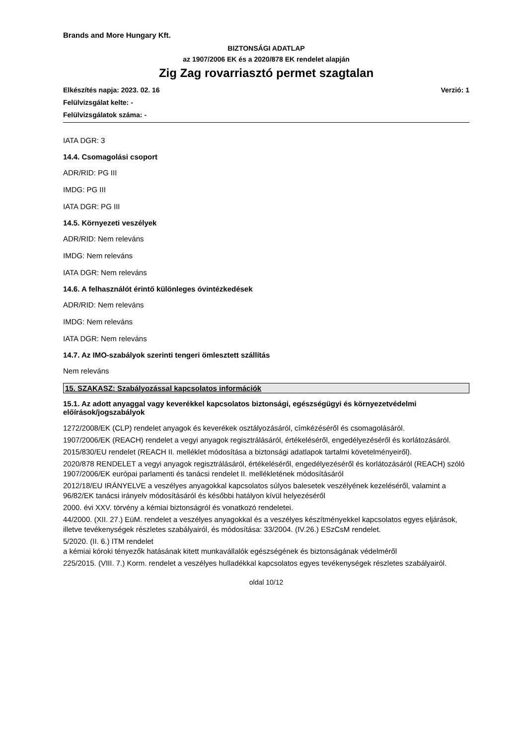Brands and More Hungary Kft.
BIZTONSÁGI ADATLAP
az 1907/2006 EK és a 2020/878 EK rendelet alapján
Zig Zag rovarriasztó permet szagtalan
Verzió: 1 Elkészítés napja: 2023. 02. 16
Felülvizsgálat kelte: -
Felülvizsgálatok száma: -
IATA DGR: 3
14.4. Csomagolási csoport
ADR/RID: PG III
IMDG: PG III
IATA DGR: PG III
14.5. Környezeti veszélyek
ADR/RID: Nem releváns
IMDG: Nem releváns
IATA DGR: Nem releváns
14.6. A felhasználót érintő különleges óvintézkedések
ADR/RID: Nem releváns
IMDG: Nem releváns
IATA DGR: Nem releváns
14.7. Az IMO-szabályok szerinti tengeri ömlesztett szállítás
Nem releváns
15. SZAKASZ: Szabályozással kapcsolatos információk
15.1. Az adott anyaggal vagy keverékkel kapcsolatos biztonsági, egészségügyi és környezetvédelmi előírások/jogszabályok
1272/2008/EK (CLP) rendelet anyagok és keverékek osztályozásáról, címkézéséről és csomagolásáról.
1907/2006/EK (REACH) rendelet a vegyi anyagok regisztrálásáról, értékeléséről, engedélyezéséről és korlátozásáról.
2015/830/EU rendelet (REACH II. melléklet módosítása a biztonsági adatlapok tartalmi követelményeiről).
2020/878 RENDELET a vegyi anyagok regisztrálásáról, értékeléséről, engedélyezéséről és korlátozásáról (REACH) szóló 1907/2006/EK európai parlamenti és tanácsi rendelet II. mellékletének módosításáról
2012/18/EU IRÁNYELVE a veszélyes anyagokkal kapcsolatos súlyos balesetek veszélyének kezeléséről, valamint a 96/82/EK tanácsi irányelv módosításáról és későbbi hatályon kívül helyezéséről
2000. évi XXV. törvény a kémiai biztonságról és vonatkozó rendeletei.
44/2000. (XII. 27.) EüM. rendelet a veszélyes anyagokkal és a veszélyes készítményekkel kapcsolatos egyes eljárások, illetve tevékenységek részletes szabályairól, és módosítása: 33/2004. (IV.26.) ESzCsM rendelet.
5/2020. (II. 6.) ITM rendelet
a kémiai kóroki tényezők hatásának kitett munkavállalók egészségének és biztonságának védelméről
225/2015. (VIII. 7.) Korm. rendelet a veszélyes hulladékkal kapcsolatos egyes tevékenységek részletes szabályairól.
oldal 10/12